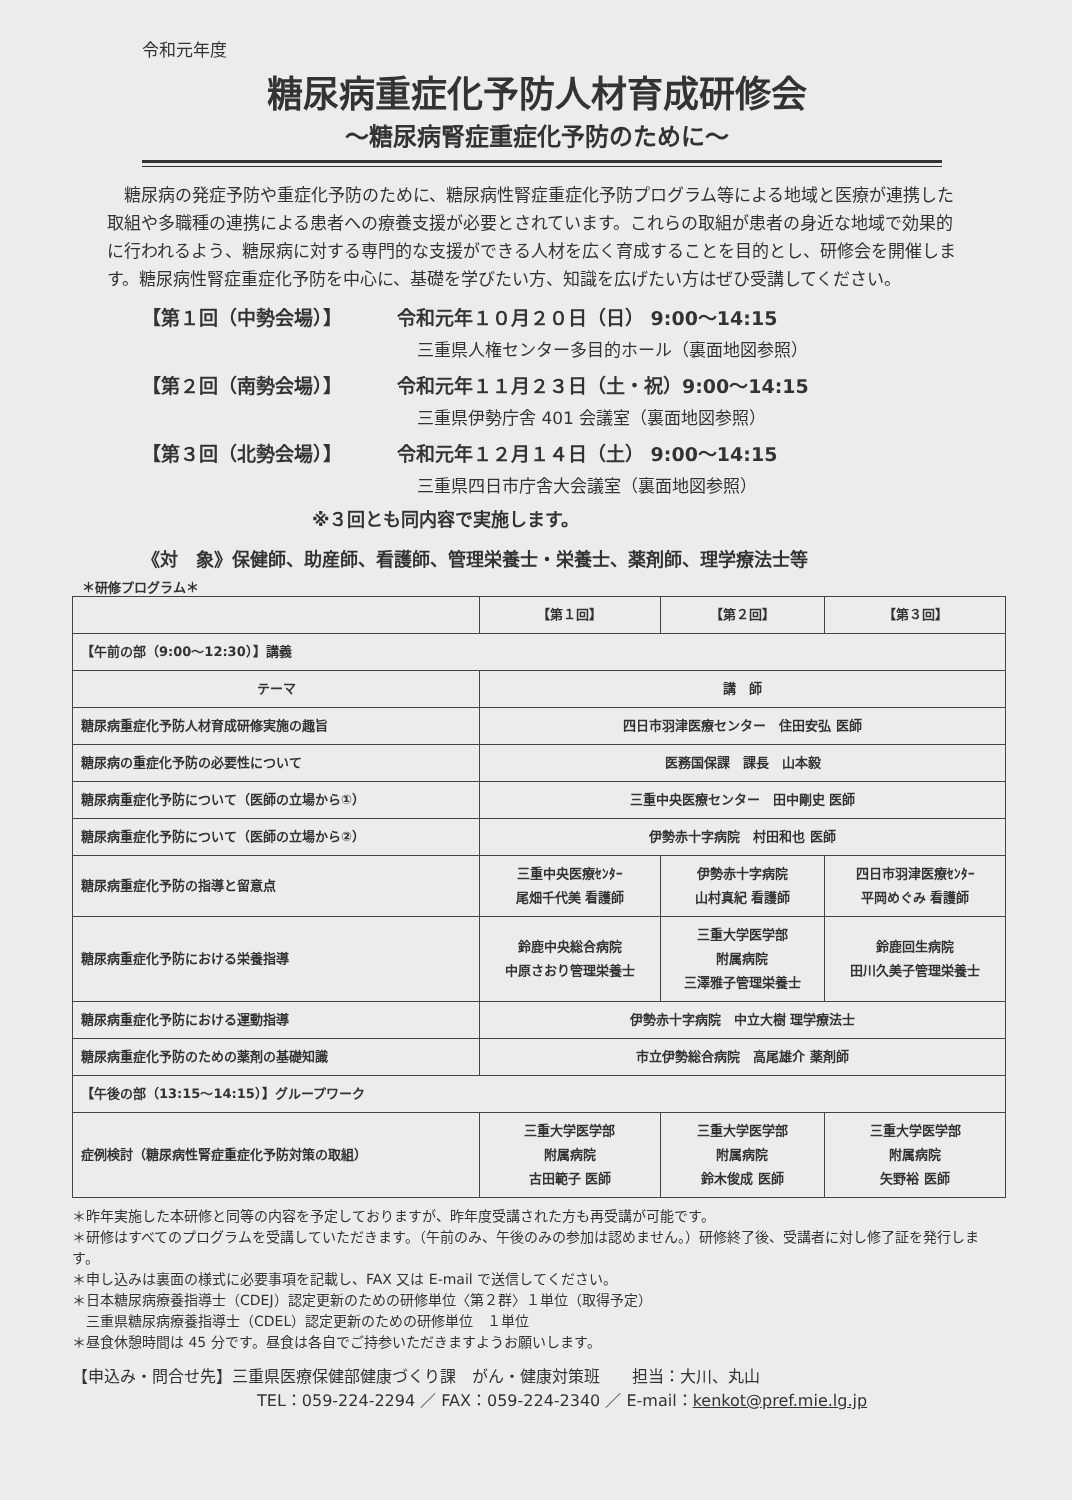令和元年度
糖尿病重症化予防人材育成研修会
～糖尿病腎症重症化予防のために～
糖尿病の発症予防や重症化予防のために、糖尿病性腎症重症化予防プログラム等による地域と医療が連携した取組や多職種の連携による患者への療養支援が必要とされています。これらの取組が患者の身近な地域で効果的に行われるよう、糖尿病に対する専門的な支援ができる人材を広く育成することを目的とし、研修会を開催します。糖尿病性腎症重症化予防を中心に、基礎を学びたい方、知識を広げたい方はぜひ受講してください。
【第１回（中勢会場）】 令和元年１０月２０日（日） 9:00～14:15
三重県人権センター多目的ホール（裏面地図参照）
【第２回（南勢会場）】 令和元年１１月２３日（土・祝）9:00～14:15
三重県伊勢庁舎 401 会議室（裏面地図参照）
【第３回（北勢会場）】 令和元年１２月１４日（土） 9:00～14:15
三重県四日市庁舎大会議室（裏面地図参照）
※３回とも同内容で実施します。
《対　象》保健師、助産師、看護師、管理栄養士・栄養士、薬剤師、理学療法士等
＊研修プログラム＊
| | 【第１回】 | 【第２回】 | 【第３回】 |
| --- | --- | --- | --- |
| 【午前の部（9:00～12:30）】講義 | | | |
| テーマ | 講 師 | | |
| 糖尿病重症化予防人材育成研修実施の趣旨 | 四日市羽津医療センター 住田安弘 医師 | | |
| 糖尿病の重症化予防の必要性について | 医務国保課 課長 山本毅 | | |
| 糖尿病重症化予防について（医師の立場から①） | 三重中央医療センター 田中剛史 医師 | | |
| 糖尿病重症化予防について（医師の立場から②） | 伊勢赤十字病院 村田和也 医師 | | |
| 糖尿病重症化予防の指導と留意点 | 三重中央医療ｾﾝﾀｰ 尾畑千代美 看護師 | 伊勢赤十字病院 山村真紀 看護師 | 四日市羽津医療ｾﾝﾀｰ 平岡めぐみ 看護師 |
| 糖尿病重症化予防における栄養指導 | 鈴鹿中央総合病院 中原さおり管理栄養士 | 三重大学医学部 附属病院 三澤雅子管理栄養士 | 鈴鹿回生病院 田川久美子管理栄養士 |
| 糖尿病重症化予防における運動指導 | 伊勢赤十字病院 中立大樹 理学療法士 | | |
| 糖尿病重症化予防のための薬剤の基礎知識 | 市立伊勢総合病院 高尾雄介 薬剤師 | | |
| 【午後の部（13:15～14:15）】グループワーク | | | |
| 症例検討（糖尿病性腎症重症化予防対策の取組） | 三重大学医学部 附属病院 古田範子 医師 | 三重大学医学部 附属病院 鈴木俊成 医師 | 三重大学医学部 附属病院 矢野裕 医師 |
＊昨年実施した本研修と同等の内容を予定しておりますが、昨年度受講された方も再受講が可能です。
＊研修はすべてのプログラムを受講していただきます。（午前のみ、午後のみの参加は認めません。）研修終了後、受講者に対し修了証を発行します。
＊申し込みは裏面の様式に必要事項を記載し、FAX 又は E-mail で送信してください。
＊日本糖尿病療養指導士（CDEJ）認定更新のための研修単位〈第２群〉１単位（取得予定）
　三重県糖尿病療養指導士（CDEL）認定更新のための研修単位　１単位
＊昼食休憩時間は 45 分です。昼食は各自でご持参いただきますようお願いします。
【申込み・問合せ先】三重県医療保健部健康づくり課　がん・健康対策班　　担当：大川、丸山
TEL：059-224-2294 ／ FAX：059-224-2340 ／ E-mail：kenkot@pref.mie.lg.jp